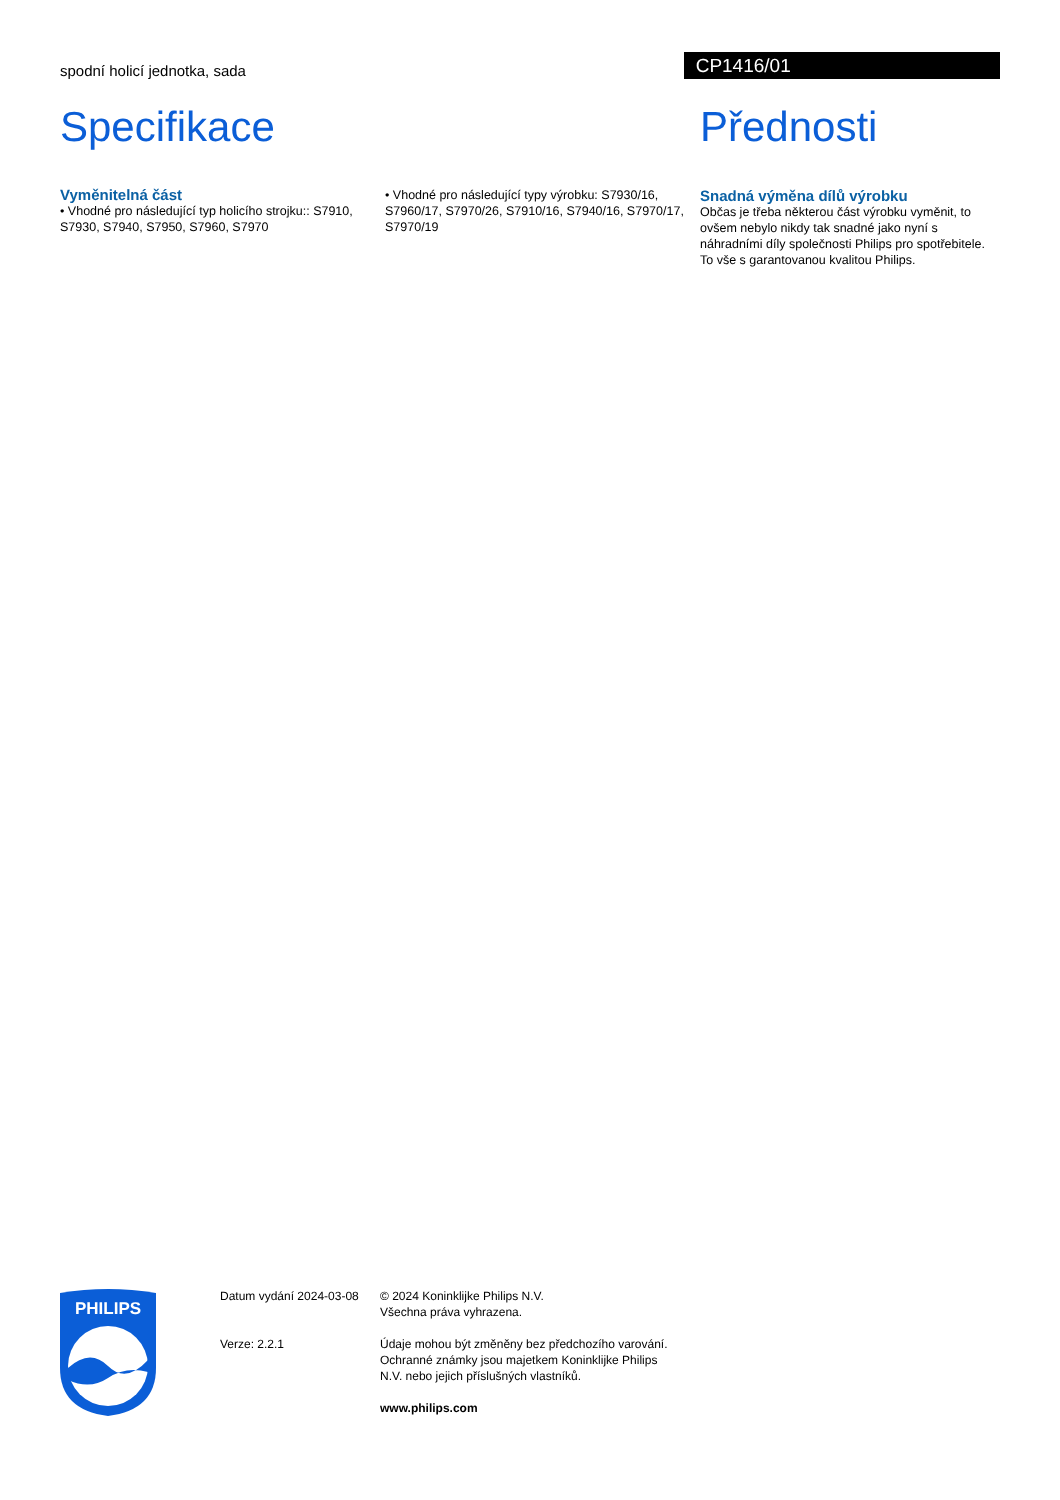spodní holicí jednotka, sada
CP1416/01
Specifikace
Vyměnitelná část
• Vhodné pro následující typ holicího strojku:: S7910, S7930, S7940, S7950, S7960, S7970
• Vhodné pro následující typy výrobku: S7930/16, S7960/17, S7970/26, S7910/16, S7940/16, S7970/17, S7970/19
Přednosti
Snadná výměna dílů výrobku
Občas je třeba některou část výrobku vyměnit, to ovšem nebylo nikdy tak snadné jako nyní s náhradními díly společnosti Philips pro spotřebitele. To vše s garantovanou kvalitou Philips.
PHILIPS
Datum vydání 2024-03-08
Verze: 2.2.1
© 2024 Koninklijke Philips N.V.
Všechna práva vyhrazena.
Údaje mohou být změněny bez předchozího varování. Ochranné známky jsou majetkem Koninklijke Philips N.V. nebo jejich příslušných vlastníků.
www.philips.com